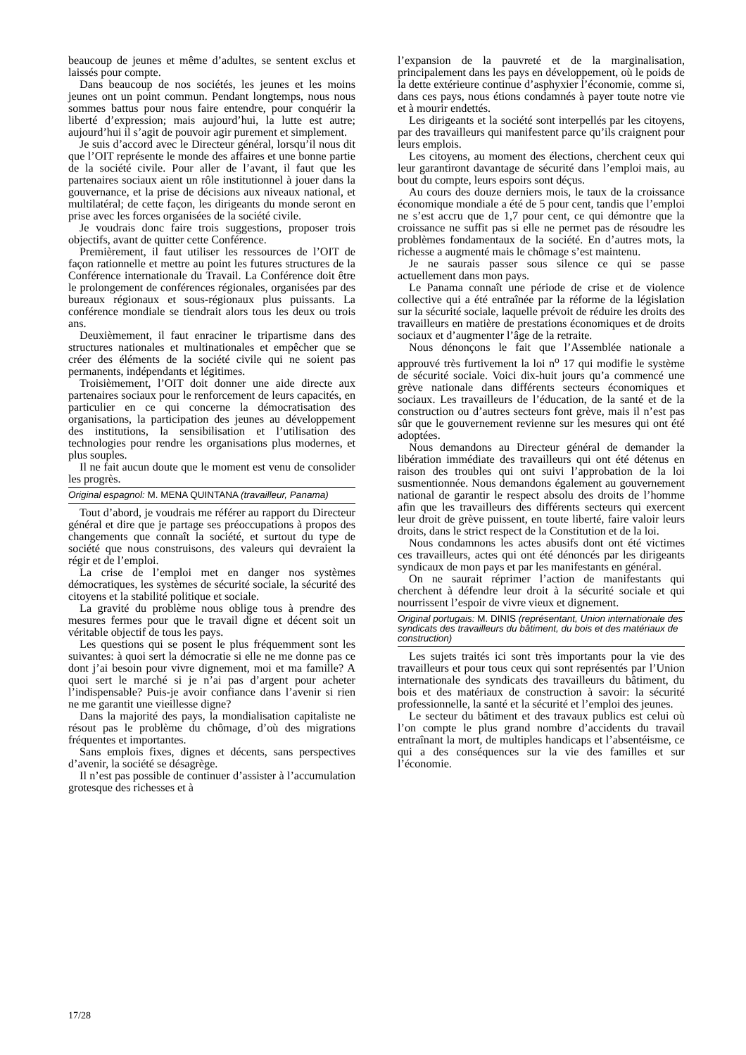beaucoup de jeunes et même d’adultes, se sentent exclus et laissés pour compte.
Dans beaucoup de nos sociétés, les jeunes et les moins jeunes ont un point commun. Pendant longtemps, nous nous sommes battus pour nous faire entendre, pour conquérir la liberté d’expression; mais aujourd’hui, la lutte est autre; aujourd’hui il s’agit de pouvoir agir purement et simplement.
Je suis d’accord avec le Directeur général, lorsqu’il nous dit que l’OIT représente le monde des affaires et une bonne partie de la société civile. Pour aller de l’avant, il faut que les partenaires sociaux aient un rôle institutionnel à jouer dans la gouvernance, et la prise de décisions aux niveaux national, et multilatéral; de cette façon, les dirigeants du monde seront en prise avec les forces organisées de la société civile.
Je voudrais donc faire trois suggestions, proposer trois objectifs, avant de quitter cette Conférence.
Premièrement, il faut utiliser les ressources de l’OIT de façon rationnelle et mettre au point les futures structures de la Conférence internationale du Travail. La Conférence doit être le prolongement de conférences régionales, organisées par des bureaux régionaux et sous-régionaux plus puissants. La conférence mondiale se tiendrait alors tous les deux ou trois ans.
Deuxièmement, il faut enraciner le tripartisme dans des structures nationales et multinationales et empêcher que se créer des éléments de la société civile qui ne soient pas permanents, indépendants et légitimes.
Troisièmement, l’OIT doit donner une aide directe aux partenaires sociaux pour le renforcement de leurs capacités, en particulier en ce qui concerne la démocratisation des organisations, la participation des jeunes au développement des institutions, la sensibilisation et l’utilisation des technologies pour rendre les organisations plus modernes, et plus souples.
Il ne fait aucun doute que le moment est venu de consolider les progrès.
Original espagnol: M. MENA QUINTANA (travailleur, Panama)
Tout d’abord, je voudrais me référer au rapport du Directeur général et dire que je partage ses préoccupations à propos des changements que connaît la société, et surtout du type de société que nous construisons, des valeurs qui devraient la régir et de l’emploi.
La crise de l’emploi met en danger nos systèmes démocratiques, les systèmes de sécurité sociale, la sécurité des citoyens et la stabilité politique et sociale.
La gravité du problème nous oblige tous à prendre des mesures fermes pour que le travail digne et décent soit un véritable objectif de tous les pays.
Les questions qui se posent le plus fréquemment sont les suivantes: à quoi sert la démocratie si elle ne me donne pas ce dont j’ai besoin pour vivre dignement, moi et ma famille? A quoi sert le marché si je n’ai pas d’argent pour acheter l’indispensable? Puis-je avoir confiance dans l’avenir si rien ne me garantit une vieillesse digne?
Dans la majorité des pays, la mondialisation capitaliste ne résout pas le problème du chômage, d’où des migrations fréquentes et importantes.
Sans emplois fixes, dignes et décents, sans perspectives d’avenir, la société se désagrège.
Il n’est pas possible de continuer d’assister à l’accumulation grotesque des richesses et à
l’expansion de la pauvreté et de la marginalisation, principalement dans les pays en développement, où le poids de la dette extérieure continue d’asphyxier l’économie, comme si, dans ces pays, nous étions condamnés à payer toute notre vie et à mourir endettés.
Les dirigeants et la société sont interpellés par les citoyens, par des travailleurs qui manifestent parce qu’ils craignent pour leurs emplois.
Les citoyens, au moment des élections, cherchent ceux qui leur garantiront davantage de sécurité dans l’emploi mais, au bout du compte, leurs espoirs sont déçus.
Au cours des douze derniers mois, le taux de la croissance économique mondiale a été de 5 pour cent, tandis que l’emploi ne s’est accru que de 1,7 pour cent, ce qui démontre que la croissance ne suffit pas si elle ne permet pas de résoudre les problèmes fondamentaux de la société. En d’autres mots, la richesse a augmenté mais le chômage s’est maintenu.
Je ne saurais passer sous silence ce qui se passe actuellement dans mon pays.
Le Panama connaît une période de crise et de violence collective qui a été entraînée par la réforme de la législation sur la sécurité sociale, laquelle prévoit de réduire les droits des travailleurs en matière de prestations économiques et de droits sociaux et d’augmenter l’âge de la retraite.
Nous dénonçons le fait que l’Assemblée nationale a approuvé très furtivement la loi n<sup>o</sup> 17 qui modifie le système de sécurité sociale. Voici dix-huit jours qu’a commencé une grève nationale dans différents secteurs économiques et sociaux. Les travailleurs de l’éducation, de la santé et de la construction ou d’autres secteurs font grève, mais il n’est pas sûr que le gouvernement revienne sur les mesures qui ont été adoptées.
Nous demandons au Directeur général de demander la libération immédiate des travailleurs qui ont été détenus en raison des troubles qui ont suivi l’approbation de la loi susmentionnée. Nous demandons également au gouvernement national de garantir le respect absolu des droits de l’homme afin que les travailleurs des différents secteurs qui exercent leur droit de grève puissent, en toute liberté, faire valoir leurs droits, dans le strict respect de la Constitution et de la loi.
Nous condamnons les actes abusifs dont ont été victimes ces travailleurs, actes qui ont été dénoncés par les dirigeants syndicaux de mon pays et par les manifestants en général.
On ne saurait réprimer l’action de manifestants qui cherchent à défendre leur droit à la sécurité sociale et qui nourrissent l’espoir de vivre vieux et dignement.
Original portugais: M. DINIS (représentant, Union internationale des syndicats des travailleurs du bâtiment, du bois et des matériaux de construction)
Les sujets traités ici sont très importants pour la vie des travailleurs et pour tous ceux qui sont représentés par l’Union internationale des syndicats des travailleurs du bâtiment, du bois et des matériaux de construction à savoir: la sécurité professionnelle, la santé et la sécurité et l’emploi des jeunes.
Le secteur du bâtiment et des travaux publics est celui où l’on compte le plus grand nombre d’accidents du travail entraînant la mort, de multiples handicaps et l’absentéisme, ce qui a des conséquences sur la vie des familles et sur l’économie.
17/28